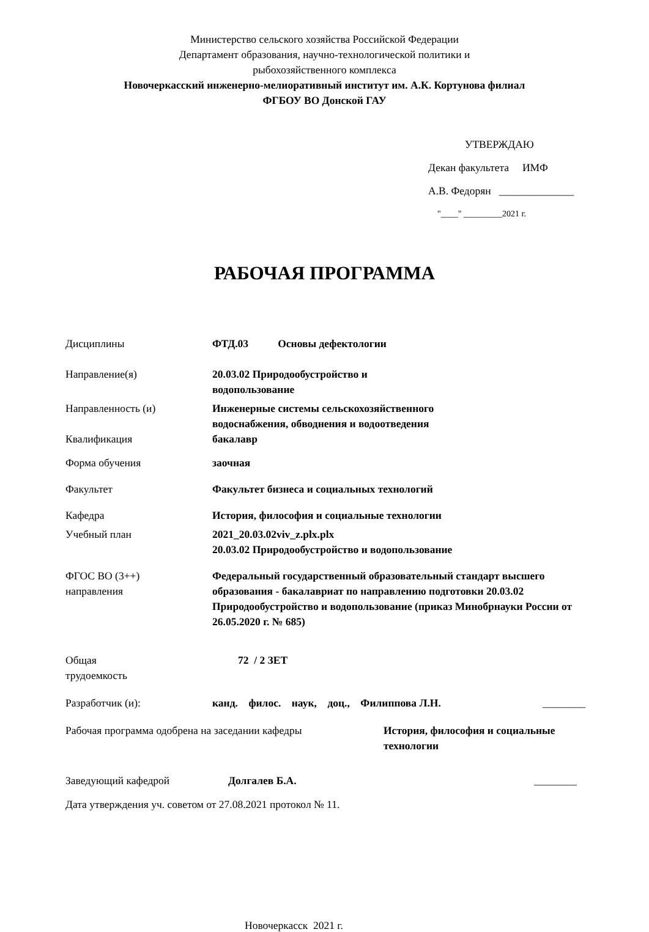Министерство сельского хозяйства Российской Федерации
Департамент образования, научно-технологической политики и
рыбохозяйственного комплекса
Новочеркасский инженерно-мелиоративный институт им. А.К. Кортунова филиал
ФГБОУ ВО Донской ГАУ
УТВЕРЖДАЮ
Декан факультета ИМФ
А.В. Федорян ______________
"____" _________2021 г.
РАБОЧАЯ ПРОГРАММА
Дисциплины ФТД.03 Основы дефектологии
Направление(я) 20.03.02 Природообустройство и
водопользование
Направленность (и) Инженерные системы сельскохозяйственного
водоснабжения, обводнения и водоотведения
Квалификация бакалавр
Форма обучения заочная
Факультет Факультет бизнеса и социальных технологий
Кафедра История, философия и социальные технологии
Учебный план 2021_20.03.02viv_z.plx.plx
20.03.02 Природообустройство и водопользование
ФГОС ВО (3++)
направления
Федеральный государственный образовательный стандарт высшего образования - бакалавриат по направлению подготовки 20.03.02 Природообустройство и водопользование (приказ Минобрнауки России от 26.05.2020 г. № 685)
Общая
трудоемкость
72 / 2 ЗЕТ
Разработчик (и): канд. филос. наук, доц., Филиппова Л.Н.
________
Рабочая программа одобрена на заседании кафедры История, философия и социальные технологии
Заведующий кафедрой Долгалев Б.А. ________
Дата утверждения уч. советом от 27.08.2021 протокол № 11.
Новочеркасск 2021 г.